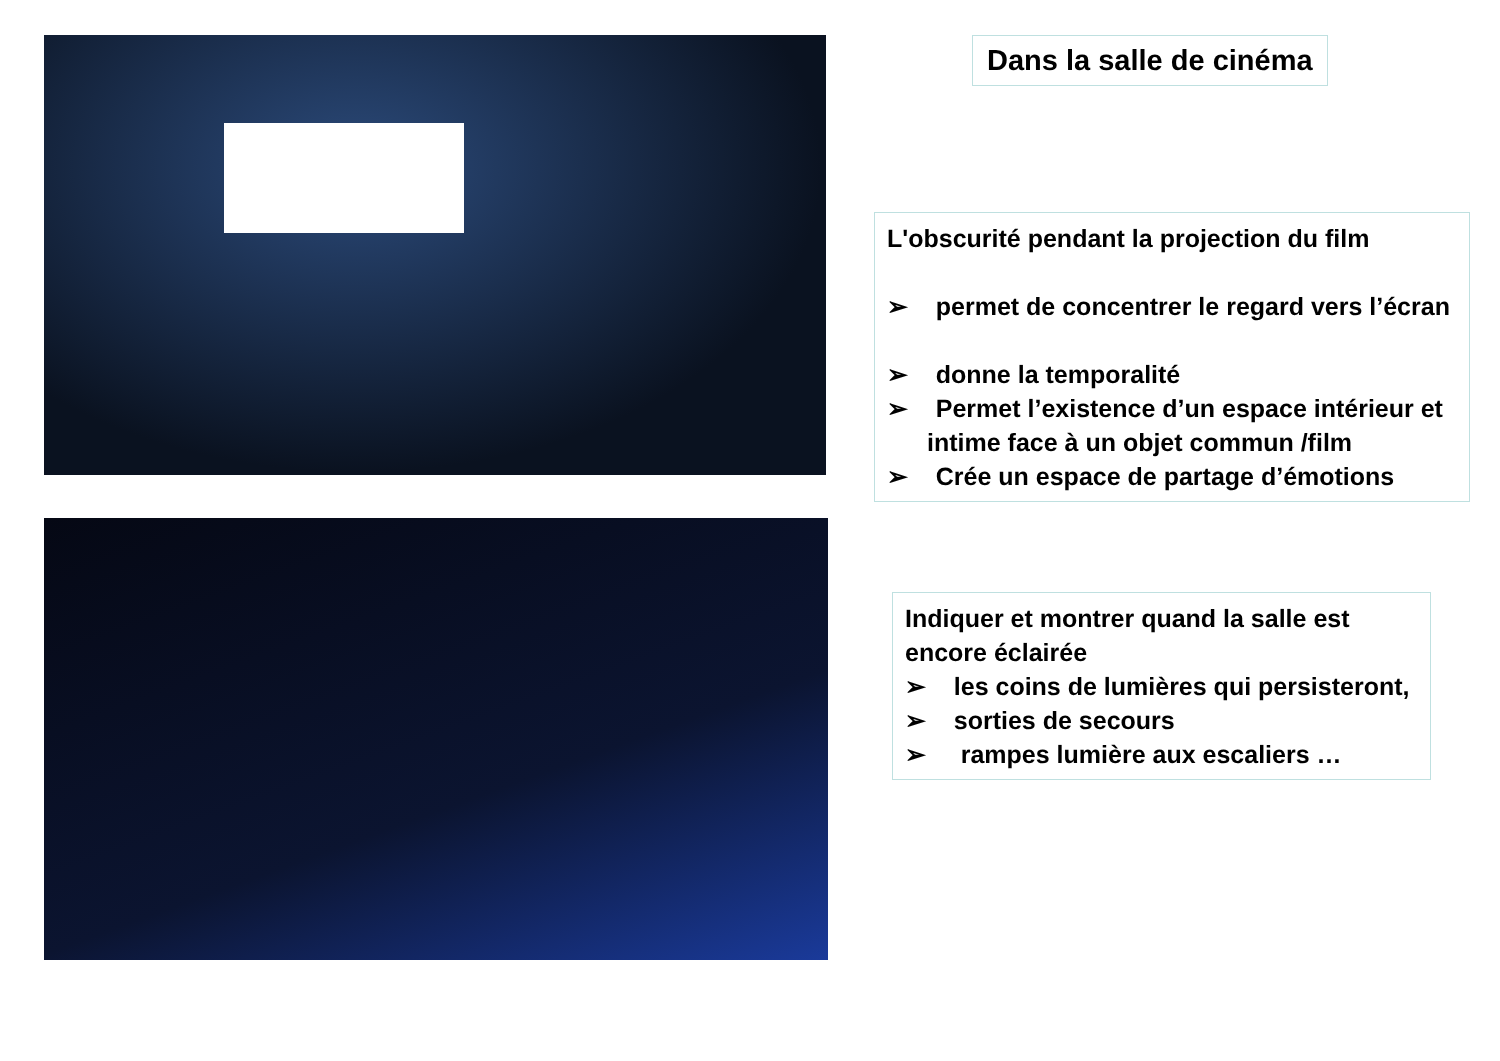Dans la salle de cinéma
L'obscurité pendant la projection du film
➢ permet de concentrer le regard vers l’écran
➢ donne la temporalité
➢ Permet l’existence d’un espace intérieur et intime face à un objet commun /film
➢ Crée un espace de partage d’émotions
Indiquer et montrer quand la salle est encore éclairée
➢ les coins de lumières qui persisteront,
➢ sorties de secours
➢ rampes lumière aux escaliers …